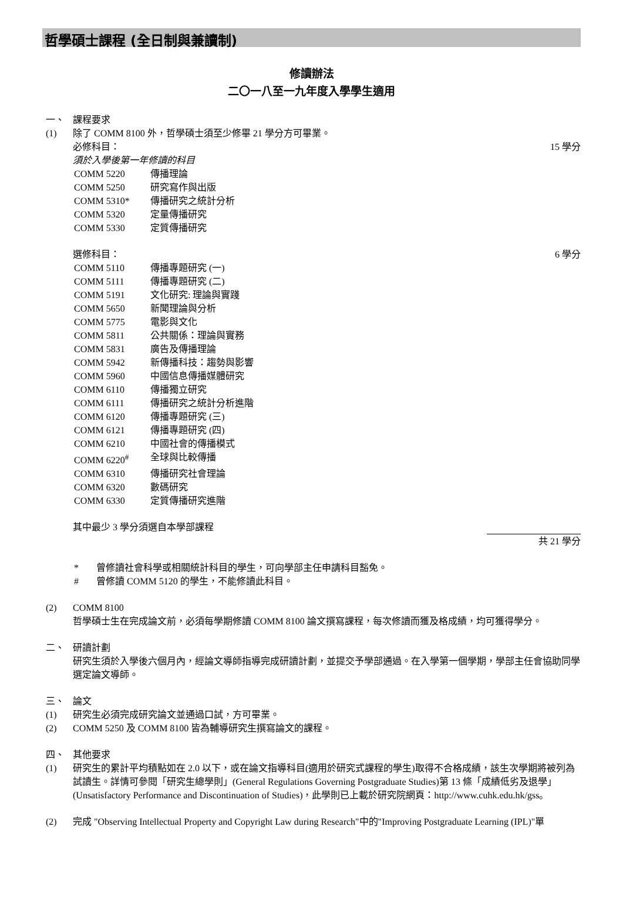哲學碩士課程 (全日制與兼讀制)
修讀辦法
二〇一八至一九年度入學學生適用
一、 課程要求
(1) 除了 COMM 8100 外，哲學碩士須至少修畢 21 學分方可畢業。
必修科目： 15 學分
須於入學後第一年修讀的科目
COMM 5220 傳播理論
COMM 5250 研究寫作與出版
COMM 5310* 傳播研究之統計分析
COMM 5320 定量傳播研究
COMM 5330 定質傳播研究
選修科目： 6 學分
COMM 5110 傳播專題研究 (一)
COMM 5111 傳播專題研究 (二)
COMM 5191 文化研究: 理論與實踐
COMM 5650 新聞理論與分析
COMM 5775 電影與文化
COMM 5811 公共關係：理論與實務
COMM 5831 廣告及傳播理論
COMM 5942 新傳播科技：趨勢與影響
COMM 5960 中國信息傳播媒體研究
COMM 6110 傳播獨立研究
COMM 6111 傳播研究之統計分析進階
COMM 6120 傳播專題研究 (三)
COMM 6121 傳播專題研究 (四)
COMM 6210 中國社會的傳播模式
COMM 6220<sup>#</sup> 全球與比較傳播
COMM 6310 傳播研究社會理論
COMM 6320 數碼研究
COMM 6330 定質傳播研究進階
其中最少 3 學分須選自本學部課程
共 21 學分
* 曾修讀社會科學或相關統計科目的學生，可向學部主任申請科目豁免。
# 曾修讀 COMM 5120 的學生，不能修讀此科目。
(2) COMM 8100
哲學碩士生在完成論文前，必須每學期修讀 COMM 8100 論文撰寫課程，每次修讀而獲及格成績，均可獲得學分。
二、 研讀計劃
研究生須於入學後六個月內，經論文導師指導完成研讀計劃，並提交予學部通過。在入學第一個學期，學部主任會協助同學選定論文導師。
三、 論文
(1) 研究生必須完成研究論文並通過口試，方可畢業。
(2) COMM 5250 及 COMM 8100 皆為輔導研究生撰寫論文的課程。
四、 其他要求
(1) 研究生的累計平均積點如在 2.0 以下，或在論文指導科目(適用於研究式課程的學生)取得不合格成績，該生次學期將被列為試讀生。詳情可參閱「研究生總學則」(General Regulations Governing Postgraduate Studies)第 13 條「成績低劣及退學」(Unsatisfactory Performance and Discontinuation of Studies)，此學則已上載於研究院網頁：http://www.cuhk.edu.hk/gss。
(2) 完成 "Observing Intellectual Property and Copyright Law during Research"中的"Improving Postgraduate Learning (IPL)"單